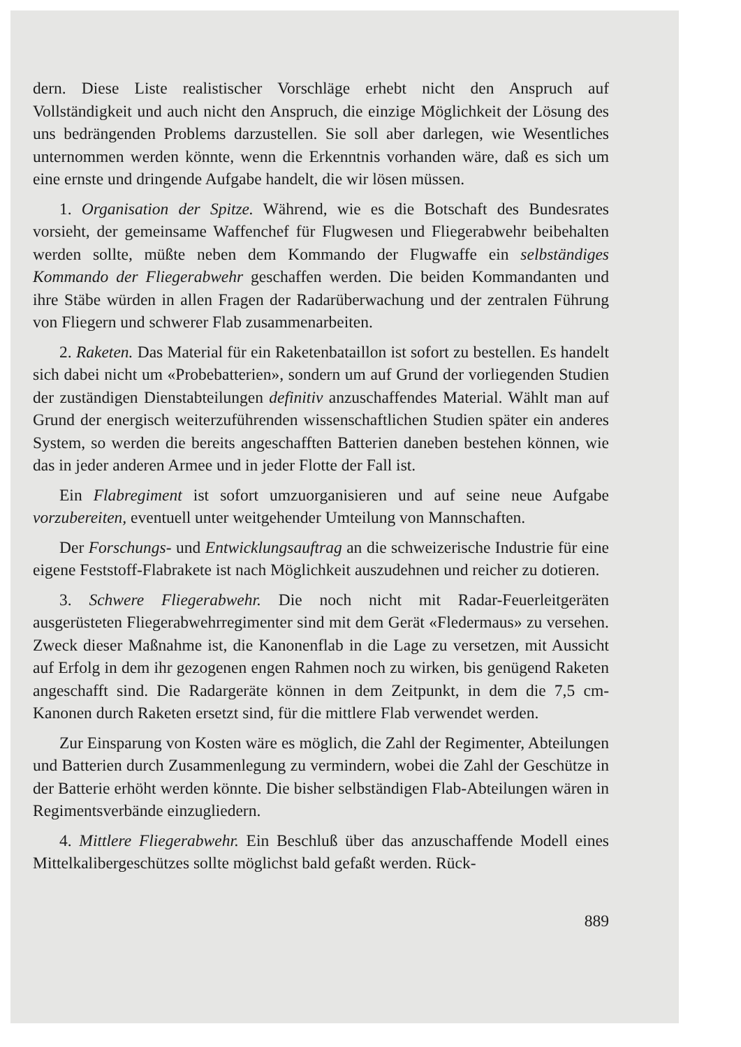dern. Diese Liste realistischer Vorschläge erhebt nicht den Anspruch auf Vollständigkeit und auch nicht den Anspruch, die einzige Möglichkeit der Lösung des uns bedrängenden Problems darzustellen. Sie soll aber darlegen, wie Wesentliches unternommen werden könnte, wenn die Erkenntnis vorhanden wäre, daß es sich um eine ernste und dringende Aufgabe handelt, die wir lösen müssen.
1. Organisation der Spitze. Während, wie es die Botschaft des Bundesrates vorsieht, der gemeinsame Waffenchef für Flugwesen und Fliegerabwehr beibehalten werden sollte, müßte neben dem Kommando der Flugwaffe ein selbständiges Kommando der Fliegerabwehr geschaffen werden. Die beiden Kommandanten und ihre Stäbe würden in allen Fragen der Radarüberwachung und der zentralen Führung von Fliegern und schwerer Flab zusammenarbeiten.
2. Raketen. Das Material für ein Raketenbataillon ist sofort zu bestellen. Es handelt sich dabei nicht um «Probebatterien», sondern um auf Grund der vorliegenden Studien der zuständigen Dienstabteilungen definitiv anzuschaffendes Material. Wählt man auf Grund der energisch weiterzuführenden wissenschaftlichen Studien später ein anderes System, so werden die bereits angeschafften Batterien daneben bestehen können, wie das in jeder anderen Armee und in jeder Flotte der Fall ist.
Ein Flabregiment ist sofort umzuorganisieren und auf seine neue Aufgabe vorzubereiten, eventuell unter weitgehender Umteilung von Mannschaften.
Der Forschungs- und Entwicklungsauftrag an die schweizerische Industrie für eine eigene Feststoff-Flabrakete ist nach Möglichkeit auszudehnen und reicher zu dotieren.
3. Schwere Fliegerabwehr. Die noch nicht mit Radar-Feuerleitgeräten ausgerüsteten Fliegerabwehrregimenter sind mit dem Gerät «Fledermaus» zu versehen. Zweck dieser Maßnahme ist, die Kanonenflab in die Lage zu versetzen, mit Aussicht auf Erfolg in dem ihr gezogenen engen Rahmen noch zu wirken, bis genügend Raketen angeschafft sind. Die Radargeräte können in dem Zeitpunkt, in dem die 7,5 cm-Kanonen durch Raketen ersetzt sind, für die mittlere Flab verwendet werden.
Zur Einsparung von Kosten wäre es möglich, die Zahl der Regimenter, Abteilungen und Batterien durch Zusammenlegung zu vermindern, wobei die Zahl der Geschütze in der Batterie erhöht werden könnte. Die bisher selbständigen Flab-Abteilungen wären in Regimentsverbände einzugliedern.
4. Mittlere Fliegerabwehr. Ein Beschluß über das anzuschaffende Modell eines Mittelkalibergeschützes sollte möglichst bald gefaßt werden. Rück-
889